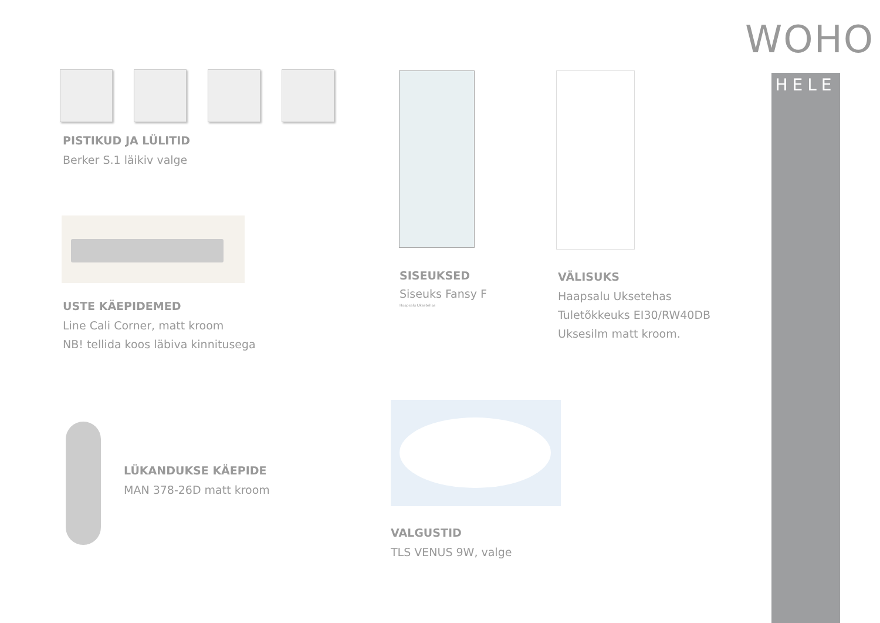WOHO
HELE
PISTIKUD JA LÜLITID
Berker S.1 läikiv valge
USTE KÄEPIDEMED
Line Cali Corner, matt kroom
NB! tellida koos läbiva kinnitusega
LÜKANDUKSE KÄEPIDE
MAN 378-26D matt kroom
SISEUKSED
Siseuks Fansy F
Haapsalu Uksetehas
VÄLISUKS
Haapsalu Uksetehas
Tuletõkkeuks EI30/RW40DB
Uksesilm matt kroom.
VALGUSTID
TLS VENUS 9W, valge